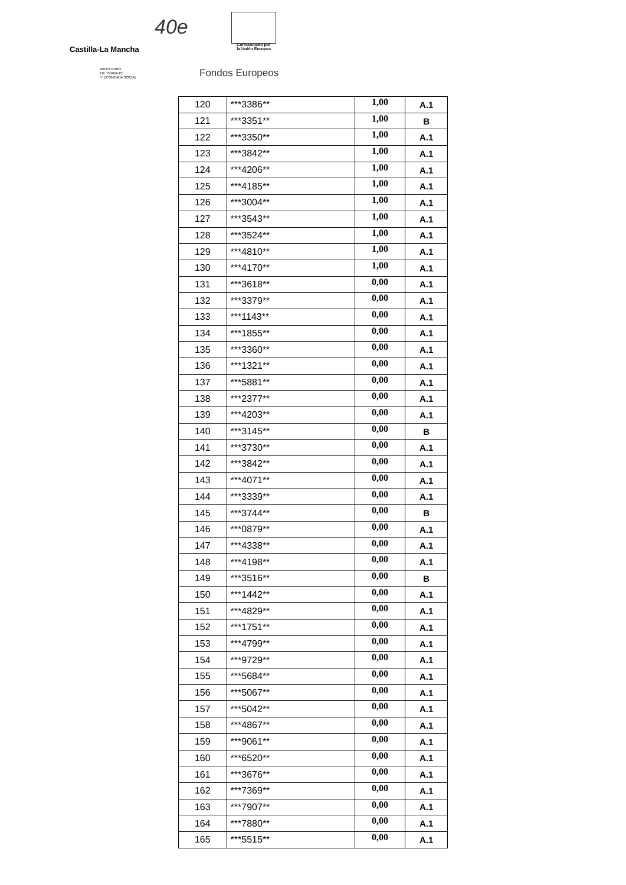Castilla-La Mancha
40e
Cofinanciado por
la Unión Europea
MINISTERIO
DE TRABAJO
Y ECONOMÍA SOCIAL
Fondos Europeos
| 120 | ***3386** | 1,00 | A.1 |
| 121 | ***3351** | 1,00 | B |
| 122 | ***3350** | 1,00 | A.1 |
| 123 | ***3842** | 1,00 | A.1 |
| 124 | ***4206** | 1,00 | A.1 |
| 125 | ***4185** | 1,00 | A.1 |
| 126 | ***3004** | 1,00 | A.1 |
| 127 | ***3543** | 1,00 | A.1 |
| 128 | ***3524** | 1,00 | A.1 |
| 129 | ***4810** | 1,00 | A.1 |
| 130 | ***4170** | 1,00 | A.1 |
| 131 | ***3618** | 0,00 | A.1 |
| 132 | ***3379** | 0,00 | A.1 |
| 133 | ***1143** | 0,00 | A.1 |
| 134 | ***1855** | 0,00 | A.1 |
| 135 | ***3360** | 0,00 | A.1 |
| 136 | ***1321** | 0,00 | A.1 |
| 137 | ***5881** | 0,00 | A.1 |
| 138 | ***2377** | 0,00 | A.1 |
| 139 | ***4203** | 0,00 | A.1 |
| 140 | ***3145** | 0,00 | B |
| 141 | ***3730** | 0,00 | A.1 |
| 142 | ***3842** | 0,00 | A.1 |
| 143 | ***4071** | 0,00 | A.1 |
| 144 | ***3339** | 0,00 | A.1 |
| 145 | ***3744** | 0,00 | B |
| 146 | ***0879** | 0,00 | A.1 |
| 147 | ***4338** | 0,00 | A.1 |
| 148 | ***4198** | 0,00 | A.1 |
| 149 | ***3516** | 0,00 | B |
| 150 | ***1442** | 0,00 | A.1 |
| 151 | ***4829** | 0,00 | A.1 |
| 152 | ***1751** | 0,00 | A.1 |
| 153 | ***4799** | 0,00 | A.1 |
| 154 | ***9729** | 0,00 | A.1 |
| 155 | ***5684** | 0,00 | A.1 |
| 156 | ***5067** | 0,00 | A.1 |
| 157 | ***5042** | 0,00 | A.1 |
| 158 | ***4867** | 0,00 | A.1 |
| 159 | ***9061** | 0,00 | A.1 |
| 160 | ***6520** | 0,00 | A.1 |
| 161 | ***3676** | 0,00 | A.1 |
| 162 | ***7369** | 0,00 | A.1 |
| 163 | ***7907** | 0,00 | A.1 |
| 164 | ***7880** | 0,00 | A.1 |
| 165 | ***5515** | 0,00 | A.1 |